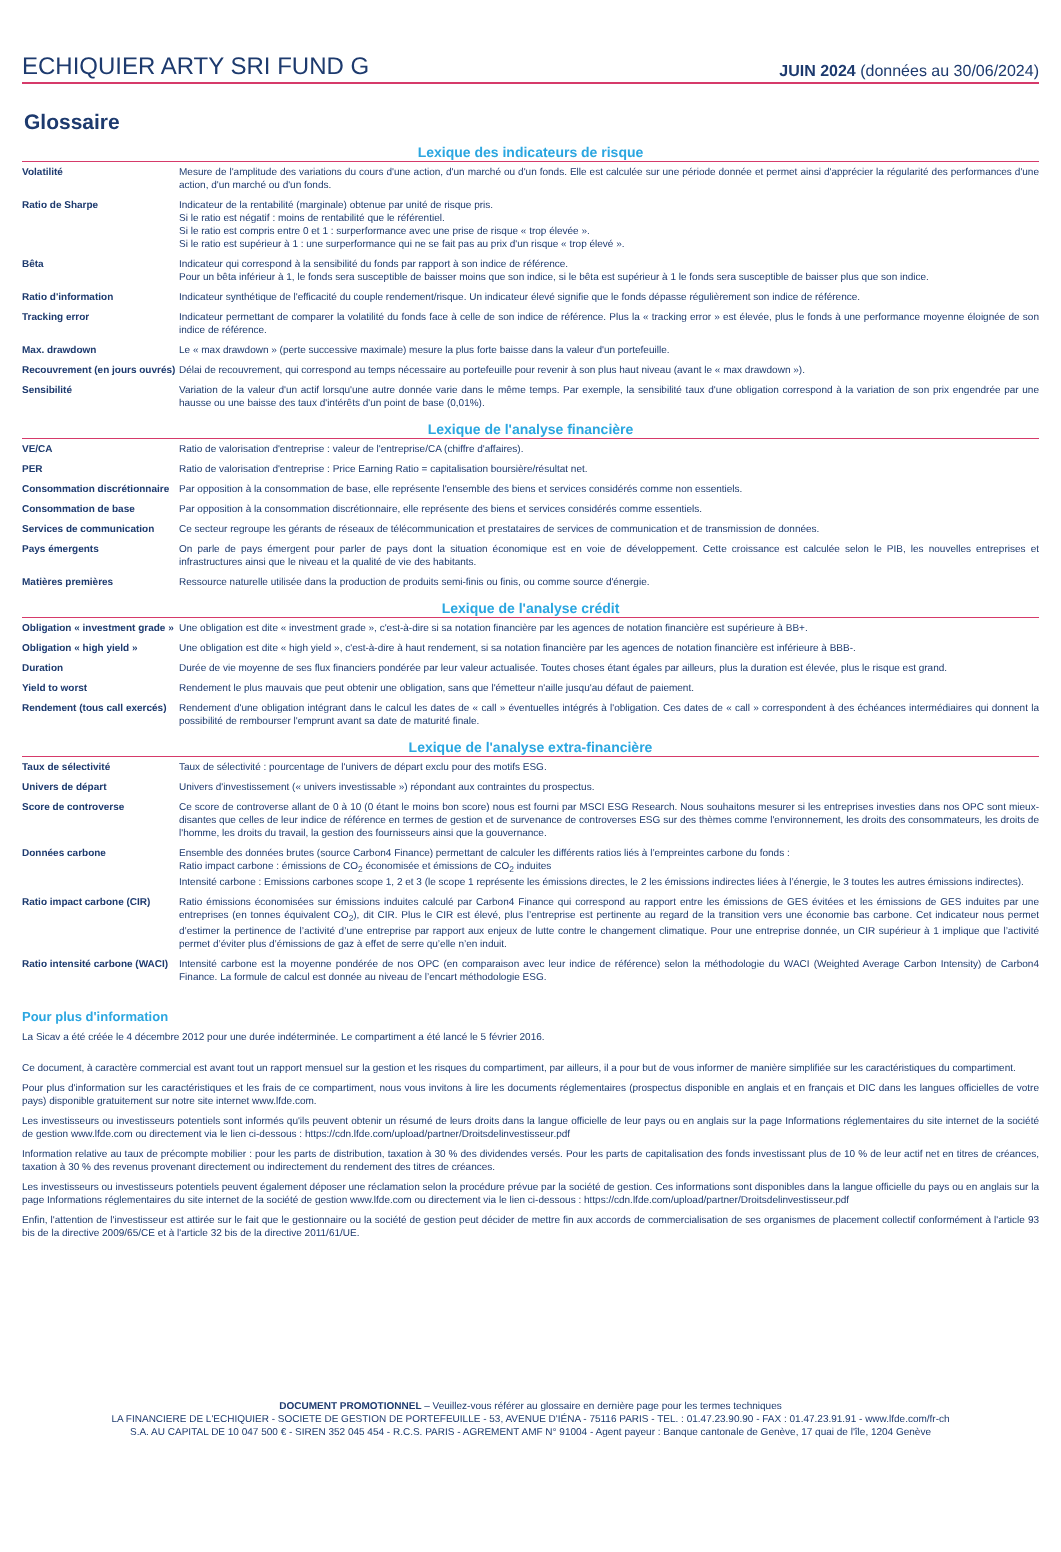ECHIQUIER ARTY SRI FUND G
JUIN 2024 (données au 30/06/2024)
Glossaire
Lexique des indicateurs de risque
| Volatilité | Mesure de l'amplitude des variations du cours d'une action, d'un marché ou d'un fonds. Elle est calculée sur une période donnée et permet ainsi d'apprécier la régularité des performances d'une action, d'un marché ou d'un fonds. |
| Ratio de Sharpe | Indicateur de la rentabilité (marginale) obtenue par unité de risque pris. Si le ratio est négatif : moins de rentabilité que le référentiel. Si le ratio est compris entre 0 et 1 : surperformance avec une prise de risque « trop élevée ». Si le ratio est supérieur à 1 : une surperformance qui ne se fait pas au prix d'un risque « trop élevé ». |
| Bêta | Indicateur qui correspond à la sensibilité du fonds par rapport à son indice de référence. Pour un bêta inférieur à 1, le fonds sera susceptible de baisser moins que son indice, si le bêta est supérieur à 1 le fonds sera susceptible de baisser plus que son indice. |
| Ratio d'information | Indicateur synthétique de l'efficacité du couple rendement/risque. Un indicateur élevé signifie que le fonds dépasse régulièrement son indice de référence. |
| Tracking error | Indicateur permettant de comparer la volatilité du fonds face à celle de son indice de référence. Plus la « tracking error » est élevée, plus le fonds à une performance moyenne éloignée de son indice de référence. |
| Max. drawdown | Le « max drawdown » (perte successive maximale) mesure la plus forte baisse dans la valeur d'un portefeuille. |
| Recouvrement (en jours ouvrés) | Délai de recouvrement, qui correspond au temps nécessaire au portefeuille pour revenir à son plus haut niveau (avant le « max drawdown »). |
| Sensibilité | Variation de la valeur d'un actif lorsqu'une autre donnée varie dans le même temps. Par exemple, la sensibilité taux d'une obligation correspond à la variation de son prix engendrée par une hausse ou une baisse des taux d'intérêts d'un point de base (0,01%). |
Lexique de l'analyse financière
| VE/CA | Ratio de valorisation d'entreprise : valeur de l'entreprise/CA (chiffre d'affaires). |
| PER | Ratio de valorisation d'entreprise : Price Earning Ratio = capitalisation boursière/résultat net. |
| Consommation discrétionnaire | Par opposition à la consommation de base, elle représente l'ensemble des biens et services considérés comme non essentiels. |
| Consommation de base | Par opposition à la consommation discrétionnaire, elle représente des biens et services considérés comme essentiels. |
| Services de communication | Ce secteur regroupe les gérants de réseaux de télécommunication et prestataires de services de communication et de transmission de données. |
| Pays émergents | On parle de pays émergent pour parler de pays dont la situation économique est en voie de développement. Cette croissance est calculée selon le PIB, les nouvelles entreprises et infrastructures ainsi que le niveau et la qualité de vie des habitants. |
| Matières premières | Ressource naturelle utilisée dans la production de produits semi-finis ou finis, ou comme source d'énergie. |
Lexique de l'analyse crédit
| Obligation « investment grade » | Une obligation est dite « investment grade », c'est-à-dire si sa notation financière par les agences de notation financière est supérieure à BB+. |
| Obligation « high yield » | Une obligation est dite « high yield », c'est-à-dire à haut rendement, si sa notation financière par les agences de notation financière est inférieure à BBB-. |
| Duration | Durée de vie moyenne de ses flux financiers pondérée par leur valeur actualisée. Toutes choses étant égales par ailleurs, plus la duration est élevée, plus le risque est grand. |
| Yield to worst | Rendement le plus mauvais que peut obtenir une obligation, sans que l'émetteur n'aille jusqu'au défaut de paiement. |
| Rendement (tous call exercés) | Rendement d'une obligation intégrant dans le calcul les dates de « call » éventuelles intégrés à l'obligation. Ces dates de « call » correspondent à des échéances intermédiaires qui donnent la possibilité de rembourser l'emprunt avant sa date de maturité finale. |
Lexique de l'analyse extra-financière
| Taux de sélectivité | Taux de sélectivité : pourcentage de l'univers de départ exclu pour des motifs ESG. |
| Univers de départ | Univers d'investissement (« univers investissable ») répondant aux contraintes du prospectus. |
| Score de controverse | Ce score de controverse allant de 0 à 10 (0 étant le moins bon score) nous est fourni par MSCI ESG Research. Nous souhaitons mesurer si les entreprises investies dans nos OPC sont mieux-disantes que celles de leur indice de référence en termes de gestion et de survenance de controverses ESG sur des thèmes comme l'environnement, les droits des consommateurs, les droits de l'homme, les droits du travail, la gestion des fournisseurs ainsi que la gouvernance. |
| Données carbone | Ensemble des données brutes (source Carbon4 Finance) permettant de calculer les différents ratios liés à l’empreintes carbone du fonds : Ratio impact carbone : émissions de CO<sub>2</sub> économisée et émissions de CO<sub>2</sub> induites Intensité carbone : Emissions carbones scope 1, 2 et 3 (le scope 1 représente les émissions directes, le 2 les émissions indirectes liées à l’énergie, le 3 toutes les autres émissions indirectes). |
| Ratio impact carbone (CIR) | Ratio émissions économisées sur émissions induites calculé par Carbon4 Finance qui correspond au rapport entre les émissions de GES évitées et les émissions de GES induites par une entreprises (en tonnes équivalent CO<sub>2</sub>), dit CIR. Plus le CIR est élevé, plus l’entreprise est pertinente au regard de la transition vers une économie bas carbone. Cet indicateur nous permet d’estimer la pertinence de l’activité d’une entreprise par rapport aux enjeux de lutte contre le changement climatique. Pour une entreprise donnée, un CIR supérieur à 1 implique que l’activité permet d’éviter plus d’émissions de gaz à effet de serre qu’elle n’en induit. |
| Ratio intensité carbone (WACI) | Intensité carbone est la moyenne pondérée de nos OPC (en comparaison avec leur indice de référence) selon la méthodologie du WACI (Weighted Average Carbon Intensity) de Carbon4 Finance. La formule de calcul est donnée au niveau de l’encart méthodologie ESG. |
Pour plus d'information
La Sicav a été créée le 4 décembre 2012 pour une durée indéterminée. Le compartiment a été lancé le 5 février 2016.
Ce document, à caractère commercial est avant tout un rapport mensuel sur la gestion et les risques du compartiment, par ailleurs, il a pour but de vous informer de manière simplifiée sur les caractéristiques du compartiment.
Pour plus d'information sur les caractéristiques et les frais de ce compartiment, nous vous invitons à lire les documents réglementaires (prospectus disponible en anglais et en français et DIC dans les langues officielles de votre pays) disponible gratuitement sur notre site internet www.lfde.com.
Les investisseurs ou investisseurs potentiels sont informés qu'ils peuvent obtenir un résumé de leurs droits dans la langue officielle de leur pays ou en anglais sur la page Informations réglementaires du site internet de la société de gestion www.lfde.com ou directement via le lien ci-dessous : https://cdn.lfde.com/upload/partner/Droitsdelinvestisseur.pdf
Information relative au taux de précompte mobilier : pour les parts de distribution, taxation à 30 % des dividendes versés. Pour les parts de capitalisation des fonds investissant plus de 10 % de leur actif net en titres de créances, taxation à 30 % des revenus provenant directement ou indirectement du rendement des titres de créances.
Les investisseurs ou investisseurs potentiels peuvent également déposer une réclamation selon la procédure prévue par la société de gestion. Ces informations sont disponibles dans la langue officielle du pays ou en anglais sur la page Informations réglementaires du site internet de la société de gestion www.lfde.com ou directement via le lien ci-dessous : https://cdn.lfde.com/upload/partner/Droitsdelinvestisseur.pdf
Enfin, l'attention de l'investisseur est attirée sur le fait que le gestionnaire ou la société de gestion peut décider de mettre fin aux accords de commercialisation de ses organismes de placement collectif conformément à l'article 93 bis de la directive 2009/65/CE et à l'article 32 bis de la directive 2011/61/UE.
DOCUMENT PROMOTIONNEL – Veuillez-vous référer au glossaire en dernière page pour les termes techniques
LA FINANCIERE DE L'ECHIQUIER - SOCIETE DE GESTION DE PORTEFEUILLE - 53, AVENUE D'IÉNA - 75116 PARIS - TEL. : 01.47.23.90.90 - FAX : 01.47.23.91.91 - www.lfde.com/fr-ch
S.A. AU CAPITAL DE 10 047 500 € - SIREN 352 045 454 - R.C.S. PARIS - AGREMENT AMF N° 91004 - Agent payeur : Banque cantonale de Genève, 17 quai de l'île, 1204 Genève